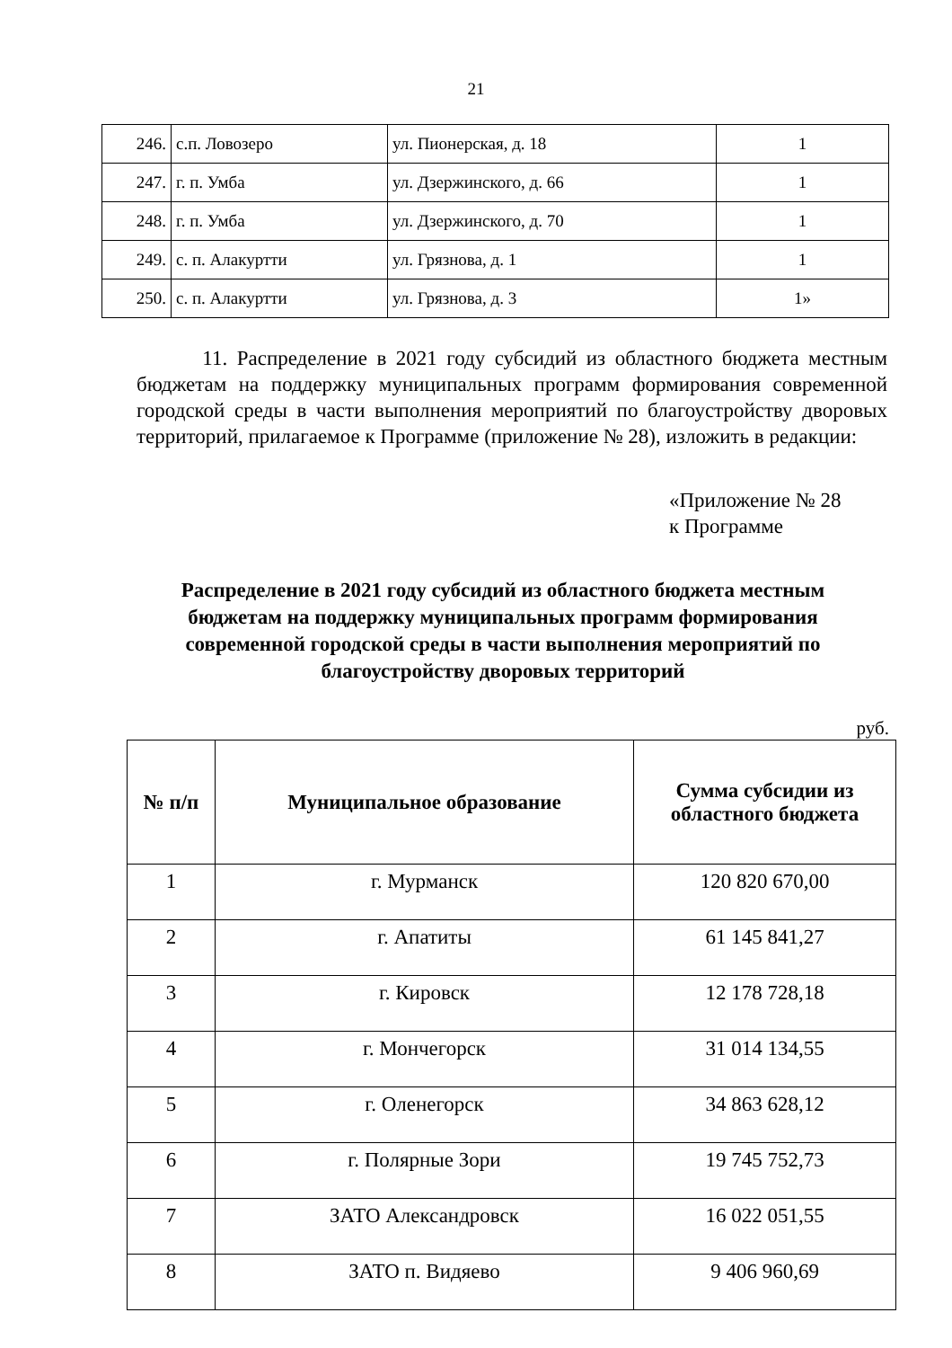21
| 246. | с.п. Ловозеро | ул. Пионерская, д. 18 | 1 |
| 247. | г. п. Умба | ул. Дзержинского, д. 66 | 1 |
| 248. | г. п. Умба | ул. Дзержинского, д. 70 | 1 |
| 249. | с. п. Алакуртти | ул. Грязнова, д. 1 | 1 |
| 250. | с. п. Алакуртти | ул. Грязнова, д. 3 | 1» |
11. Распределение в 2021 году субсидий из областного бюджета местным бюджетам на поддержку муниципальных программ формирования современной городской среды в части выполнения мероприятий по благоустройству дворовых территорий, прилагаемое к Программе (приложение № 28), изложить в редакции:
«Приложение № 28
к Программе
Распределение в 2021 году субсидий из областного бюджета местным бюджетам на поддержку муниципальных программ формирования современной городской среды в части выполнения мероприятий по благоустройству дворовых территорий
руб.
| № п/п | Муниципальное образование | Сумма субсидии из областного бюджета |
| --- | --- | --- |
| 1 | г. Мурманск | 120 820 670,00 |
| 2 | г. Апатиты | 61 145 841,27 |
| 3 | г. Кировск | 12 178 728,18 |
| 4 | г. Мончегорск | 31 014 134,55 |
| 5 | г. Оленегорск | 34 863 628,12 |
| 6 | г. Полярные Зори | 19 745 752,73 |
| 7 | ЗАТО Александровск | 16 022 051,55 |
| 8 | ЗАТО п. Видяево | 9 406 960,69 |